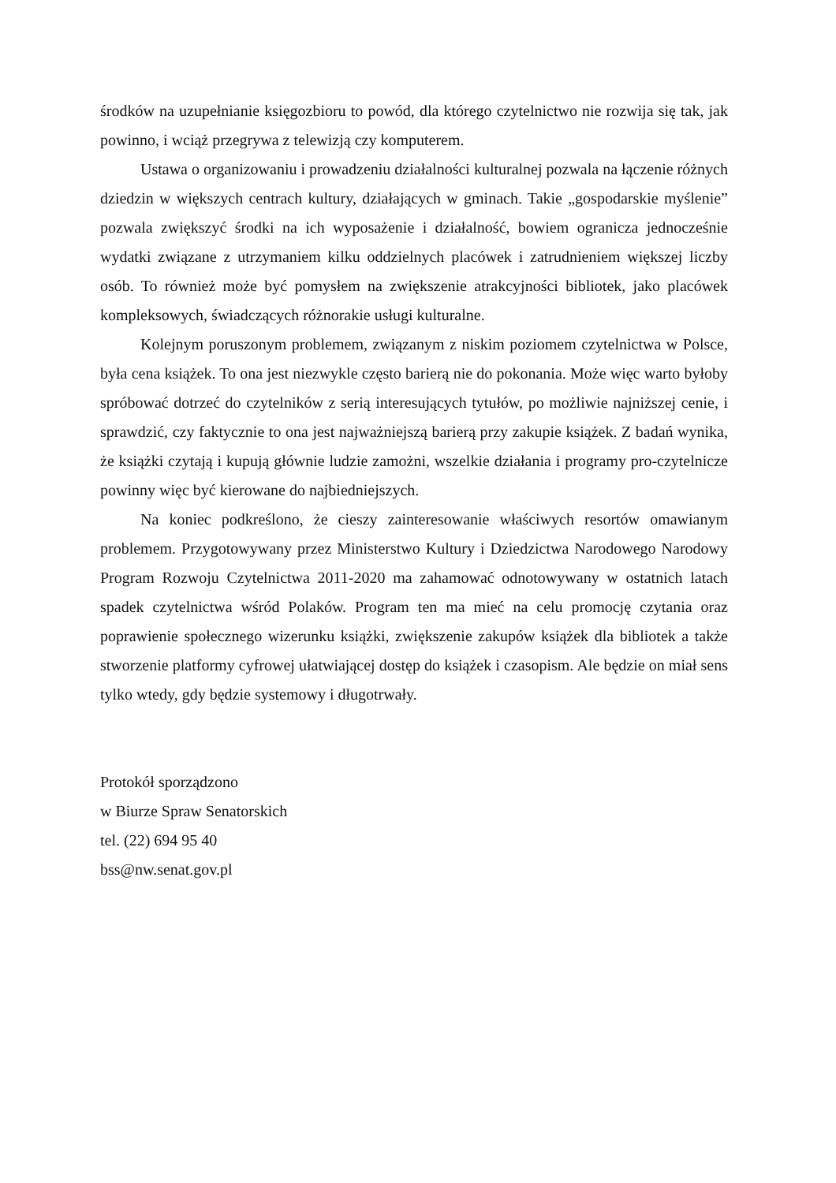środków na uzupełnianie księgozbioru to powód, dla którego czytelnictwo nie rozwija się tak, jak powinno, i wciąż przegrywa z telewizją czy komputerem.
Ustawa o organizowaniu i prowadzeniu działalności kulturalnej pozwala na łączenie różnych dziedzin w większych centrach kultury, działających w gminach. Takie „gospodarskie myślenie” pozwala zwiększyć środki na ich wyposażenie i działalność, bowiem ogranicza jednocześnie wydatki związane z utrzymaniem kilku oddzielnych placówek i zatrudnieniem większej liczby osób. To również może być pomysłem na zwiększenie atrakcyjności bibliotek, jako placówek kompleksowych, świadczących różnorakie usługi kulturalne.
Kolejnym poruszonym problemem, związanym z niskim poziomem czytelnictwa w Polsce, była cena książek. To ona jest niezwykle często barierą nie do pokonania. Może więc warto byłoby spróbować dotrzeć do czytelników z serią interesujących tytułów, po możliwie najniższej cenie, i sprawdzić, czy faktycznie to ona jest najważniejszą barierą przy zakupie książek. Z badań wynika, że książki czytają i kupują głównie ludzie zamożni, wszelkie działania i programy pro-czytelnicze powinny więc być kierowane do najbiedniejszych.
Na koniec podkreślono, że cieszy zainteresowanie właściwych resortów omawianym problemem. Przygotowywany przez Ministerstwo Kultury i Dziedzictwa Narodowego Narodowy Program Rozwoju Czytelnictwa 2011-2020 ma zahamować odnotowywany w ostatnich latach spadek czytelnictwa wśród Polaków. Program ten ma mieć na celu promocję czytania oraz poprawienie społecznego wizerunku książki, zwiększenie zakupów książek dla bibliotek a także stworzenie platformy cyfrowej ułatwiającej dostęp do książek i czasopism. Ale będzie on miał sens tylko wtedy, gdy będzie systemowy i długotrwały.
Protokół sporządzono
w Biurze Spraw Senatorskich
tel. (22) 694 95 40
bss@nw.senat.gov.pl